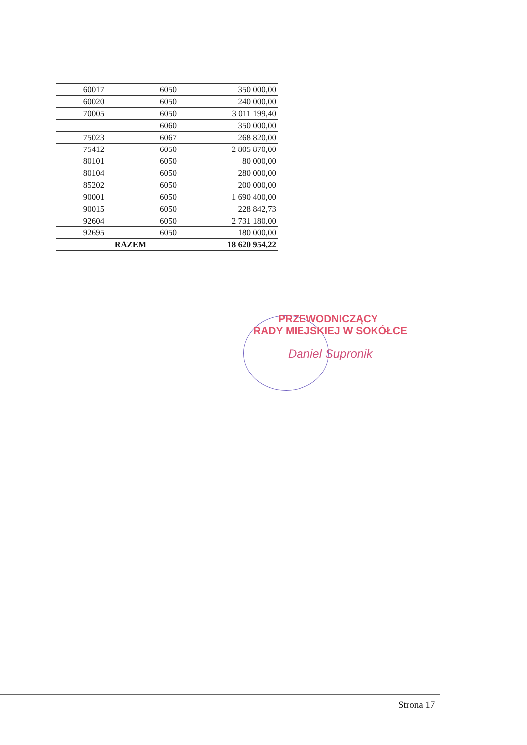| 60017 | 6050 | 350 000,00 |
| 60020 | 6050 | 240 000,00 |
| 70005 | 6050 | 3 011 199,40 |
| | 6060 | 350 000,00 |
| 75023 | 6067 | 268 820,00 |
| 75412 | 6050 | 2 805 870,00 |
| 80101 | 6050 | 80 000,00 |
| 80104 | 6050 | 280 000,00 |
| 85202 | 6050 | 200 000,00 |
| 90001 | 6050 | 1 690 400,00 |
| 90015 | 6050 | 228 842,73 |
| 92604 | 6050 | 2 731 180,00 |
| 92695 | 6050 | 180 000,00 |
| RAZEM | | 18 620 954,22 |
PRZEWODNICZĄCY
RADY MIEJSKIEJ W SOKÓŁCE
Daniel Supronik
Strona 17